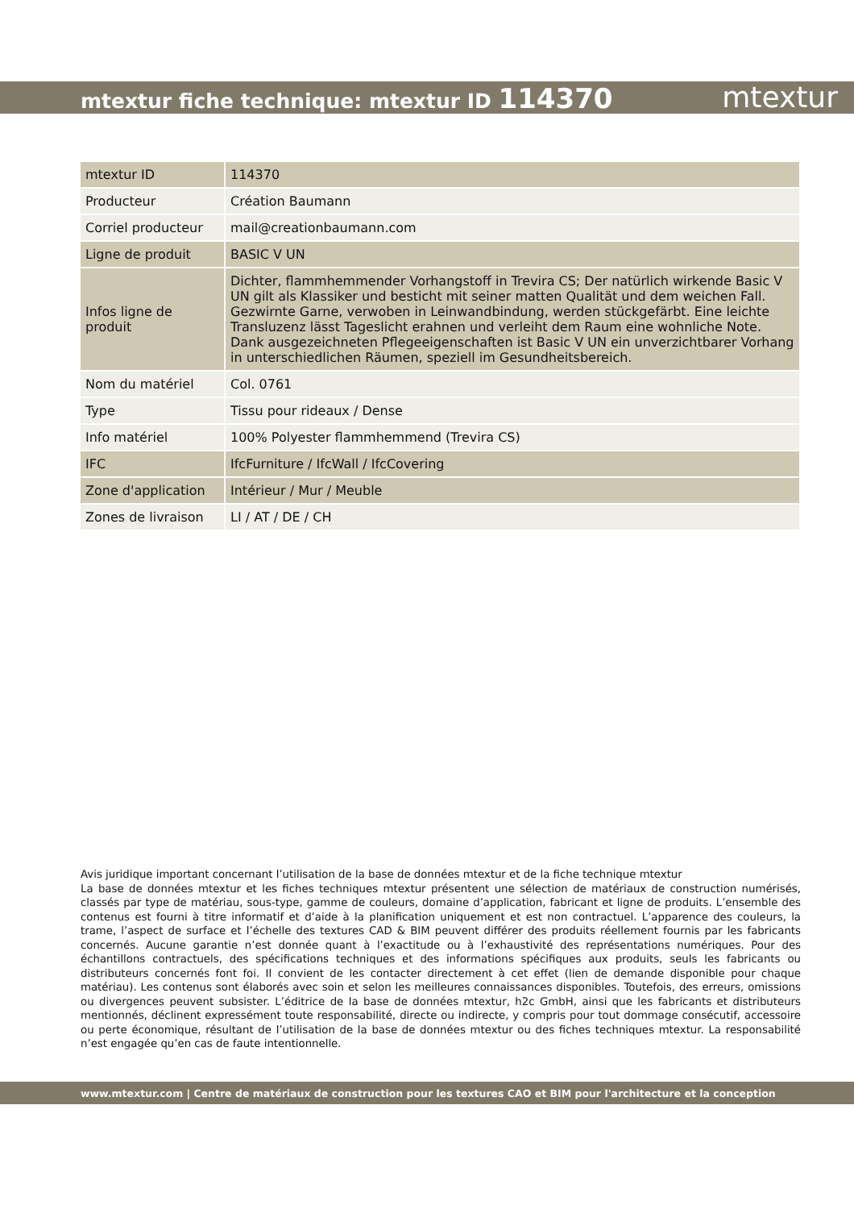mtextur fiche technique: mtextur ID 114370
mtextur
| mtextur ID | 114370 |
| Producteur | Création Baumann |
| Corriel producteur | mail@creationbaumann.com |
| Ligne de produit | BASIC V UN |
| Infos ligne de produit | Dichter, flammhemmender Vorhangstoff in Trevira CS; Der natürlich wirkende Basic V UN gilt als Klassiker und besticht mit seiner matten Qualität und dem weichen Fall. Gezwirnte Garne, verwoben in Leinwandbindung, werden stückgefärbt. Eine leichte Transluzenz lässt Tageslicht erahnen und verleiht dem Raum eine wohnliche Note. Dank ausgezeichneten Pflegeeigenschaften ist Basic V UN ein unverzichtbarer Vorhang in unterschiedlichen Räumen, speziell im Gesundheitsbereich. |
| Nom du matériel | Col. 0761 |
| Type | Tissu pour rideaux / Dense |
| Info matériel | 100% Polyester flammhemmend (Trevira CS) |
| IFC | IfcFurniture / IfcWall / IfcCovering |
| Zone d'application | Intérieur / Mur / Meuble |
| Zones de livraison | LI / AT / DE / CH |
Avis juridique important concernant l’utilisation de la base de données mtextur et de la fiche technique mtextur
La base de données mtextur et les fiches techniques mtextur présentent une sélection de matériaux de construction numérisés, classés par type de matériau, sous-type, gamme de couleurs, domaine d’application, fabricant et ligne de produits. L’ensemble des contenus est fourni à titre informatif et d’aide à la planification uniquement et est non contractuel. L’apparence des couleurs, la trame, l’aspect de surface et l’échelle des textures CAD & BIM peuvent différer des produits réellement fournis par les fabricants concernés. Aucune garantie n’est donnée quant à l’exactitude ou à l’exhaustivité des représentations numériques. Pour des échantillons contractuels, des spécifications techniques et des informations spécifiques aux produits, seuls les fabricants ou distributeurs concernés font foi. Il convient de les contacter directement à cet effet (lien de demande disponible pour chaque matériau). Les contenus sont élaborés avec soin et selon les meilleures connaissances disponibles. Toutefois, des erreurs, omissions ou divergences peuvent subsister. L’éditrice de la base de données mtextur, h2c GmbH, ainsi que les fabricants et distributeurs mentionnés, déclinent expressément toute responsabilité, directe ou indirecte, y compris pour tout dommage consécutif, accessoire ou perte économique, résultant de l’utilisation de la base de données mtextur ou des fiches techniques mtextur. La responsabilité n’est engagée qu’en cas de faute intentionnelle.
www.mtextur.com | Centre de matériaux de construction pour les textures CAO et BIM pour l'architecture et la conception